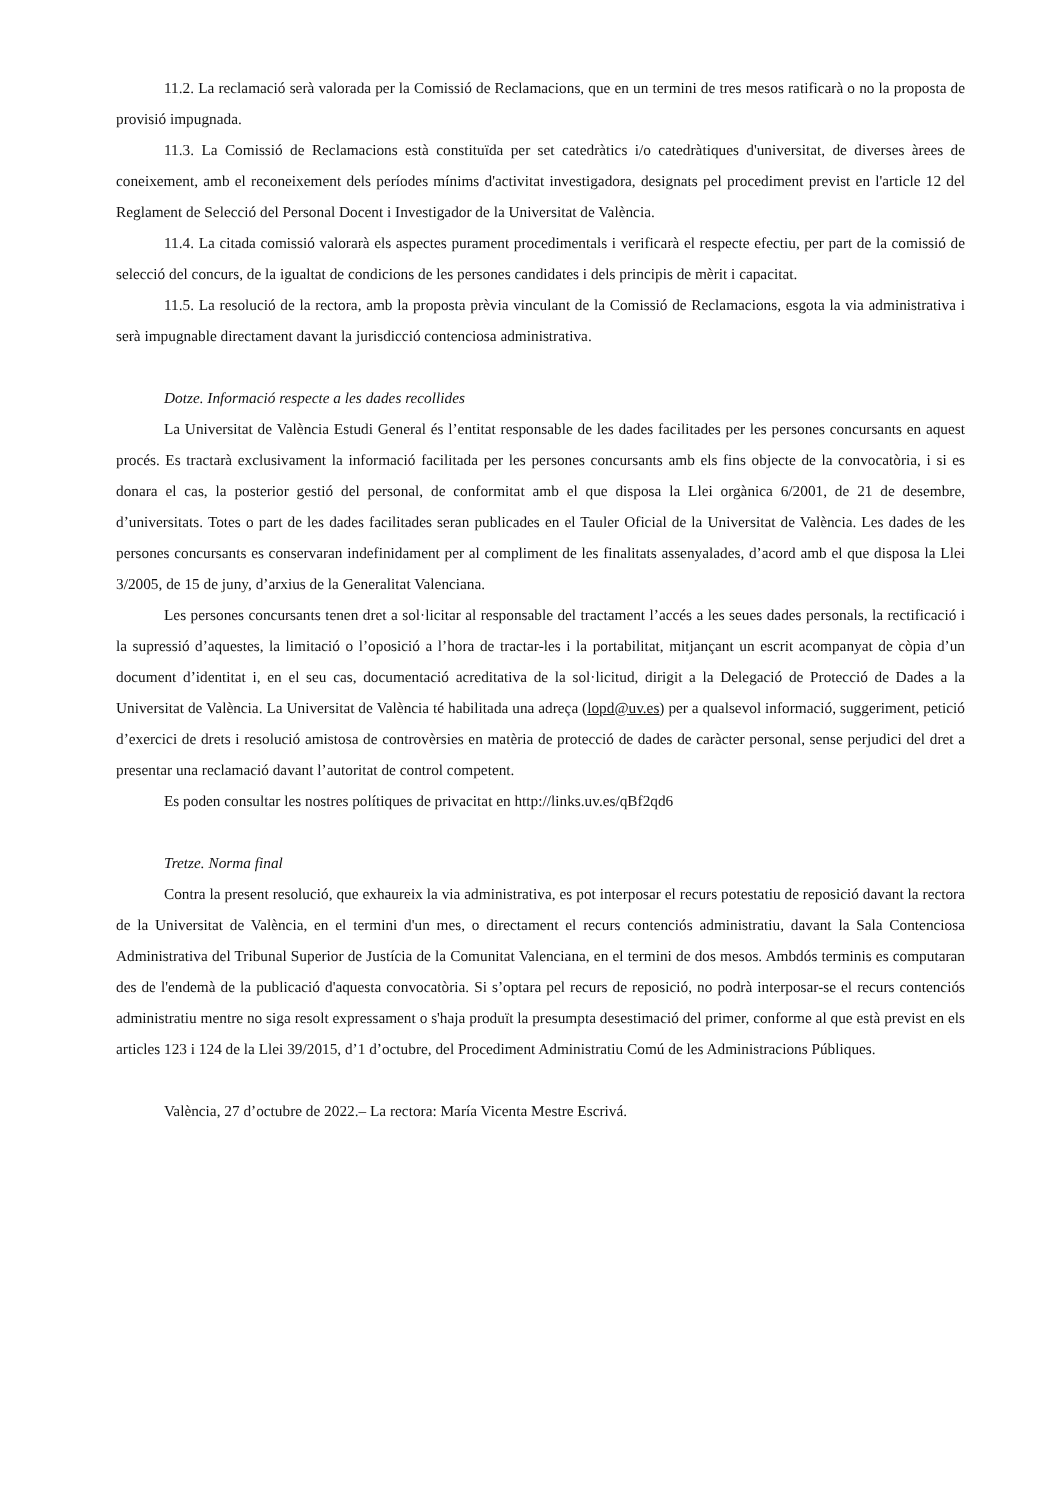11.2. La reclamació serà valorada per la Comissió de Reclamacions, que en un termini de tres mesos ratificarà o no la proposta de provisió impugnada.
11.3. La Comissió de Reclamacions està constituïda per set catedràtics i/o catedràtiques d'universitat, de diverses àrees de coneixement, amb el reconeixement dels períodes mínims d'activitat investigadora, designats pel procediment previst en l'article 12 del Reglament de Selecció del Personal Docent i Investigador de la Universitat de València.
11.4. La citada comissió valorarà els aspectes purament procedimentals i verificarà el respecte efectiu, per part de la comissió de selecció del concurs, de la igualtat de condicions de les persones candidates i dels principis de mèrit i capacitat.
11.5. La resolució de la rectora, amb la proposta prèvia vinculant de la Comissió de Reclamacions, esgota la via administrativa i serà impugnable directament davant la jurisdicció contenciosa administrativa.
Dotze. Informació respecte a les dades recollides
La Universitat de València Estudi General és l’entitat responsable de les dades facilitades per les persones concursants en aquest procés. Es tractarà exclusivament la informació facilitada per les persones concursants amb els fins objecte de la convocatòria, i si es donara el cas, la posterior gestió del personal, de conformitat amb el que disposa la Llei orgànica 6/2001, de 21 de desembre, d’universitats. Totes o part de les dades facilitades seran publicades en el Tauler Oficial de la Universitat de València. Les dades de les persones concursants es conservaran indefinidament per al compliment de les finalitats assenyalades, d’acord amb el que disposa la Llei 3/2005, de 15 de juny, d’arxius de la Generalitat Valenciana.
Les persones concursants tenen dret a sol·licitar al responsable del tractament l’accés a les seues dades personals, la rectificació i la supressió d’aquestes, la limitació o l’oposició a l’hora de tractar-les i la portabilitat, mitjançant un escrit acompanyat de còpia d’un document d’identitat i, en el seu cas, documentació acreditativa de la sol·licitud, dirigit a la Delegació de Protecció de Dades a la Universitat de València. La Universitat de València té habilitada una adreça (lopd@uv.es) per a qualsevol informació, suggeriment, petició d’exercici de drets i resolució amistosa de controvèrsies en matèria de protecció de dades de caràcter personal, sense perjudici del dret a presentar una reclamació davant l’autoritat de control competent.
Es poden consultar les nostres polítiques de privacitat en http://links.uv.es/qBf2qd6
Tretze. Norma final
Contra la present resolució, que exhaureix la via administrativa, es pot interposar el recurs potestatiu de reposició davant la rectora de la Universitat de València, en el termini d'un mes, o directament el recurs contenciós administratiu, davant la Sala Contenciosa Administrativa del Tribunal Superior de Justícia de la Comunitat Valenciana, en el termini de dos mesos. Ambdós terminis es computaran des de l'endemà de la publicació d'aquesta convocatòria. Si s’optara pel recurs de reposició, no podrà interposar-se el recurs contenciós administratiu mentre no siga resolt expressament o s'haja produït la presumpta desestimació del primer, conforme al que està previst en els articles 123 i 124 de la Llei 39/2015, d’1 d’octubre, del Procediment Administratiu Comú de les Administracions Públiques.
València, 27 d’octubre de 2022.– La rectora: María Vicenta Mestre Escrivá.